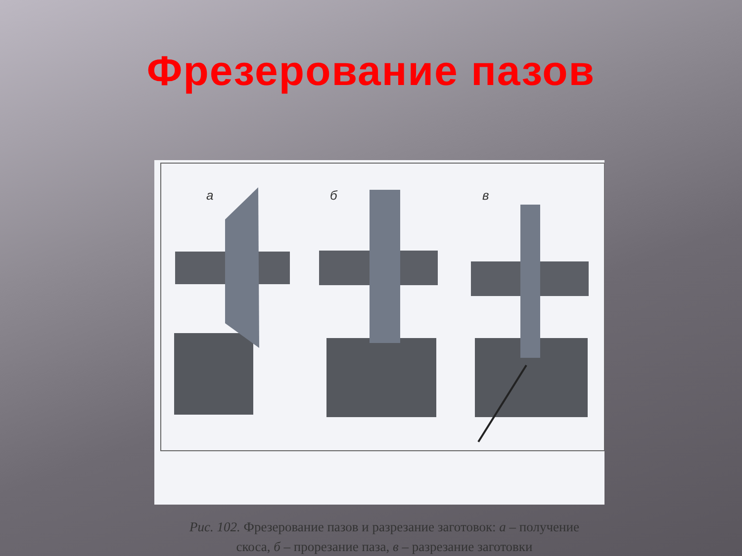Фрезерование пазов
а
б
в
Рис. 102. Фрезерование пазов и разрезание заготовок: а – получение скоса, б – прорезание паза, в – разрезание заготовки